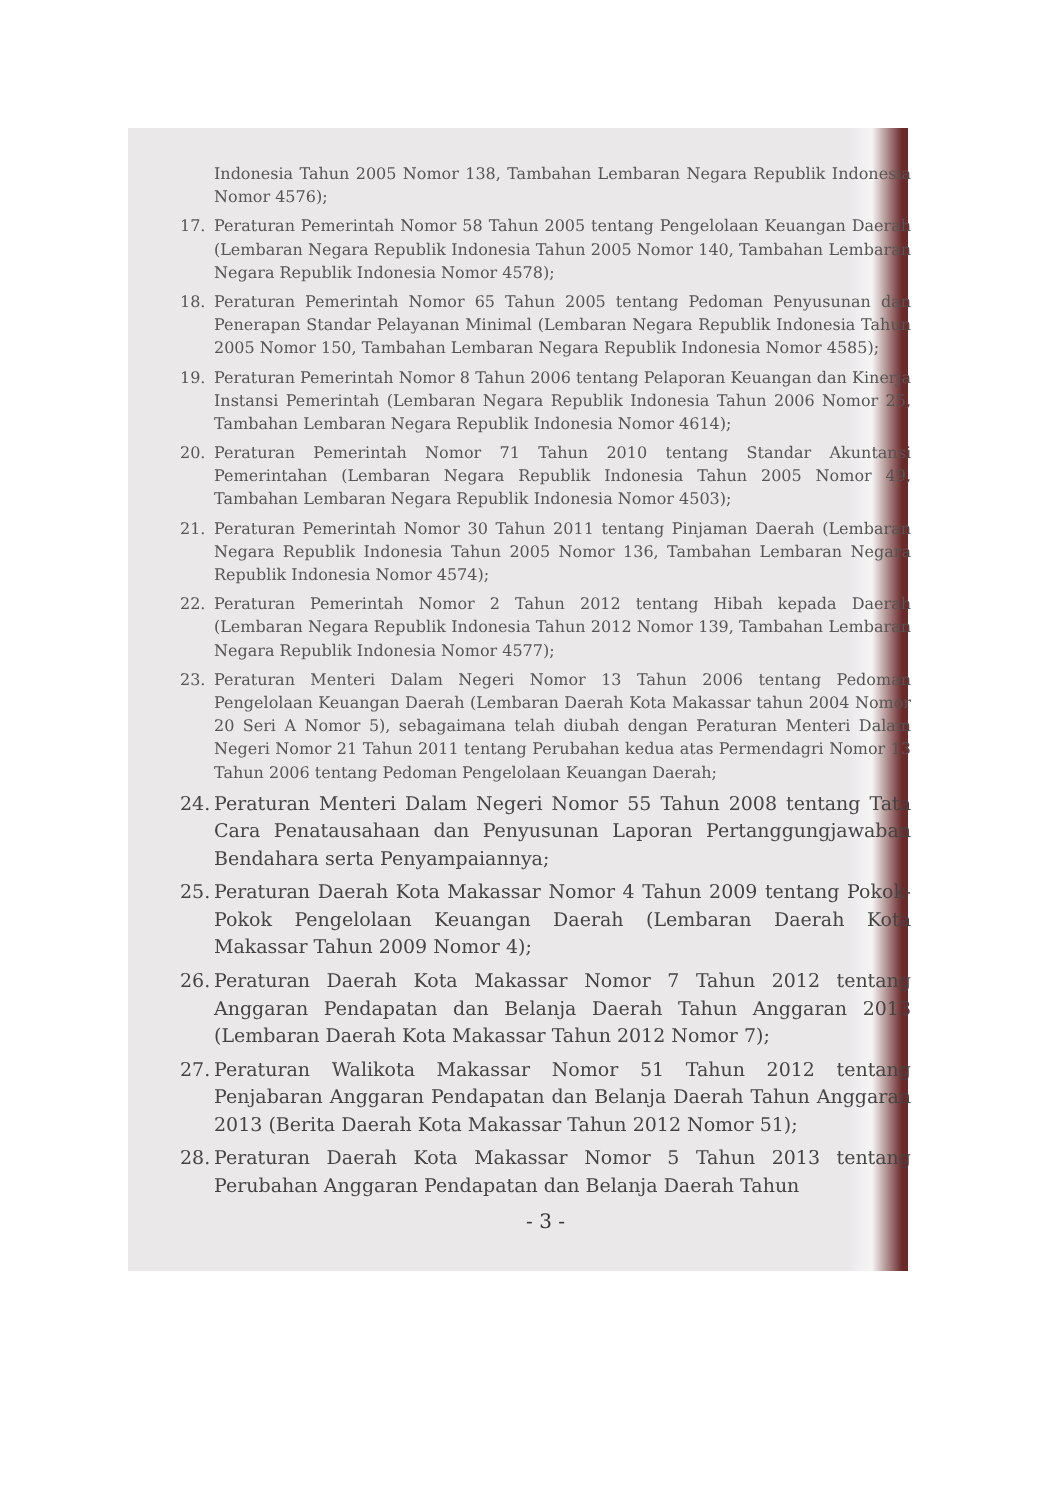Indonesia Tahun 2005 Nomor 138, Tambahan Lembaran Negara Republik Indonesia Nomor 4576);
17. Peraturan Pemerintah Nomor 58 Tahun 2005 tentang Pengelolaan Keuangan Daerah (Lembaran Negara Republik Indonesia Tahun 2005 Nomor 140, Tambahan Lembaran Negara Republik Indonesia Nomor 4578);
18. Peraturan Pemerintah Nomor 65 Tahun 2005 tentang Pedoman Penyusunan dan Penerapan Standar Pelayanan Minimal (Lembaran Negara Republik Indonesia Tahun 2005 Nomor 150, Tambahan Lembaran Negara Republik Indonesia Nomor 4585);
19. Peraturan Pemerintah Nomor 8 Tahun 2006 tentang Pelaporan Keuangan dan Kinerja Instansi Pemerintah (Lembaran Negara Republik Indonesia Tahun 2006 Nomor 25, Tambahan Lembaran Negara Republik Indonesia Nomor 4614);
20. Peraturan Pemerintah Nomor 71 Tahun 2010 tentang Standar Akuntansi Pemerintahan (Lembaran Negara Republik Indonesia Tahun 2005 Nomor 49, Tambahan Lembaran Negara Republik Indonesia Nomor 4503);
21. Peraturan Pemerintah Nomor 30 Tahun 2011 tentang Pinjaman Daerah (Lembaran Negara Republik Indonesia Tahun 2005 Nomor 136, Tambahan Lembaran Negara Republik Indonesia Nomor 4574);
22. Peraturan Pemerintah Nomor 2 Tahun 2012 tentang Hibah kepada Daerah (Lembaran Negara Republik Indonesia Tahun 2012 Nomor 139, Tambahan Lembaran Negara Republik Indonesia Nomor 4577);
23. Peraturan Menteri Dalam Negeri Nomor 13 Tahun 2006 tentang Pedoman Pengelolaan Keuangan Daerah (Lembaran Daerah Kota Makassar tahun 2004 Nomor 20 Seri A Nomor 5), sebagaimana telah diubah dengan Peraturan Menteri Dalam Negeri Nomor 21 Tahun 2011 tentang Perubahan kedua atas Permendagri Nomor 13 Tahun 2006 tentang Pedoman Pengelolaan Keuangan Daerah;
24. Peraturan Menteri Dalam Negeri Nomor 55 Tahun 2008 tentang Tata Cara Penatausahaan dan Penyusunan Laporan Pertanggungjawaban Bendahara serta Penyampaiannya;
25. Peraturan Daerah Kota Makassar Nomor 4 Tahun 2009 tentang Pokok-Pokok Pengelolaan Keuangan Daerah (Lembaran Daerah Kota Makassar Tahun 2009 Nomor 4);
26. Peraturan Daerah Kota Makassar Nomor 7 Tahun 2012 tentang Anggaran Pendapatan dan Belanja Daerah Tahun Anggaran 2013 (Lembaran Daerah Kota Makassar Tahun 2012 Nomor 7);
27. Peraturan Walikota Makassar Nomor 51 Tahun 2012 tentang Penjabaran Anggaran Pendapatan dan Belanja Daerah Tahun Anggaran 2013 (Berita Daerah Kota Makassar Tahun 2012 Nomor 51);
28. Peraturan Daerah Kota Makassar Nomor 5 Tahun 2013 tentang Perubahan Anggaran Pendapatan dan Belanja Daerah Tahun
- 3 -